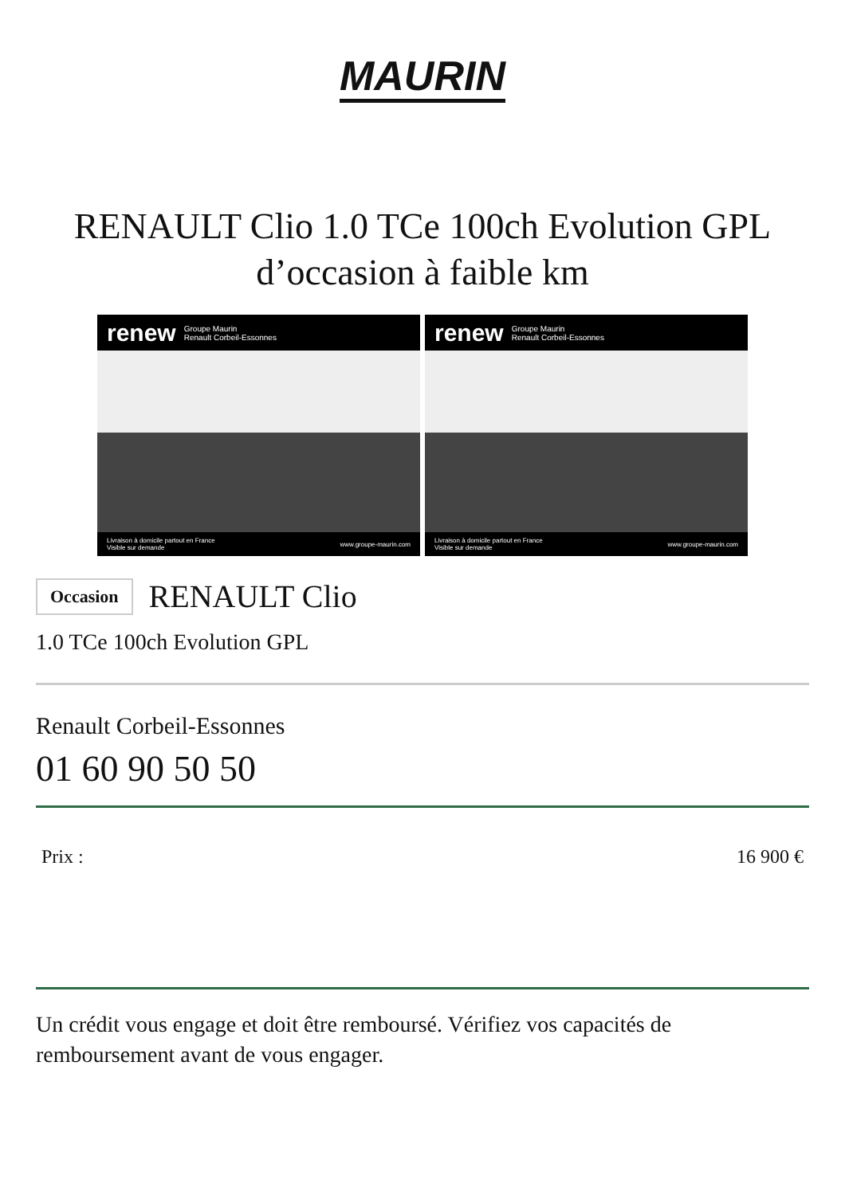MAURIN
RENAULT Clio 1.0 TCe 100ch Evolution GPL d’occasion à faible km
renew Groupe Maurin
Renault Corbeil-Essonnes
Livraison à domicile partout en France
Visible sur demande www.groupe-maurin.com
renew Groupe Maurin
Renault Corbeil-Essonnes
Livraison à domicile partout en France
Visible sur demande www.groupe-maurin.com
Occasion RENAULT Clio
1.0 TCe 100ch Evolution GPL
Renault Corbeil-Essonnes
01 60 90 50 50
Prix : 16 900 €
Un crédit vous engage et doit être remboursé. Vérifiez vos capacités de remboursement avant de vous engager.